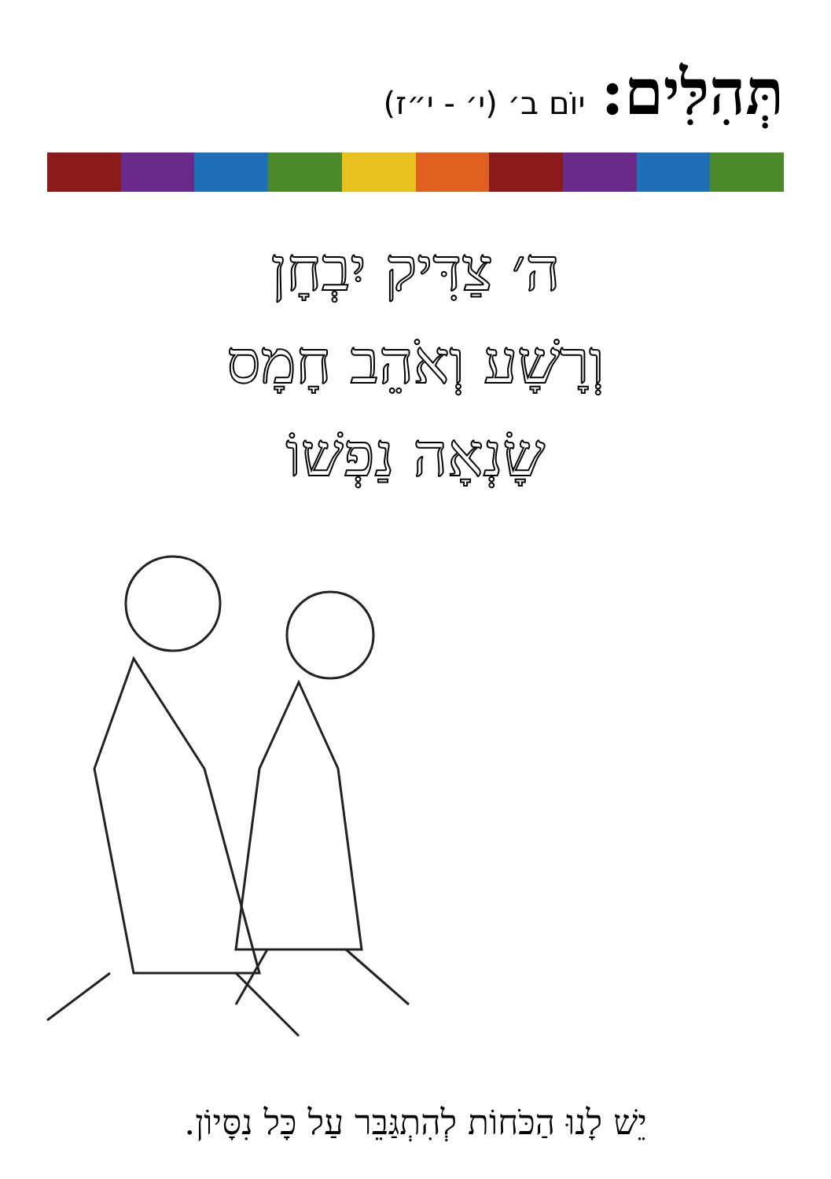תְּהִלִּים: יוֹם ב׳ (י׳ - י״ז)
ה׳ צַדִּיק יִבְחָן
וְרָשָׁע וְאֹהֵב חָמָס
שָׂנְאָה נַפְשׁוֹ
יֵשׁ לָנוּ הַכֹּחוֹת לְהִתְגַּבֵּר עַל כָּל נִסָּיוֹן.